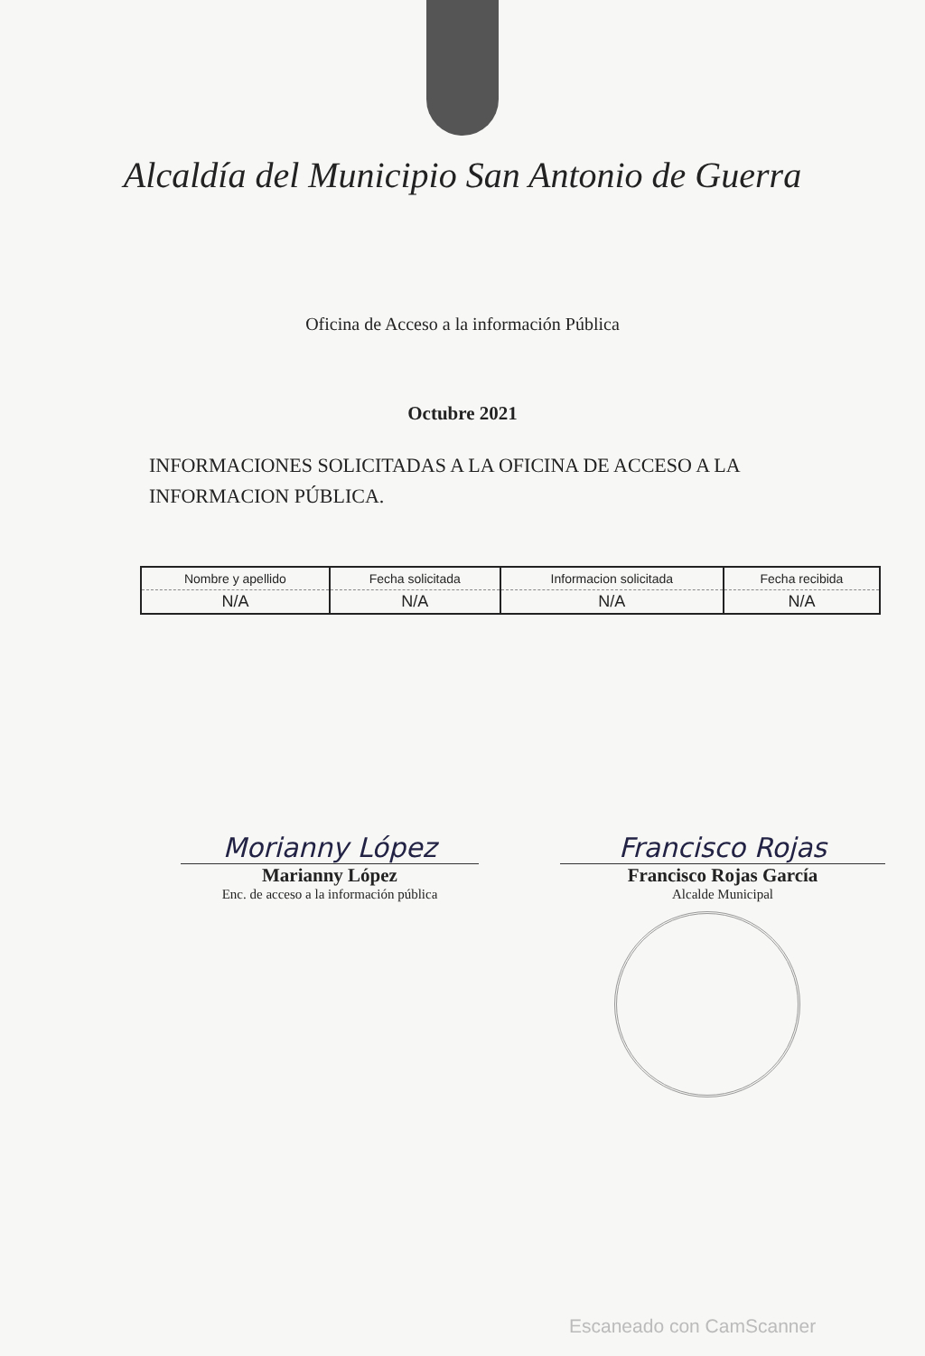Alcaldía del Municipio San Antonio de Guerra
Oficina de Acceso a la información Pública
Octubre 2021
INFORMACIONES SOLICITADAS A LA OFICINA DE ACCESO A LA INFORMACION PÚBLICA.
| Nombre y apellido | Fecha solicitada | Informacion solicitada | Fecha recibida |
| --- | --- | --- | --- |
| N/A | N/A | N/A | N/A |
Morianny López
Marianny López
Enc. de acceso a la información pública
Francisco Rojas
Francisco Rojas García
Alcalde Municipal
Escaneado con CamScanner